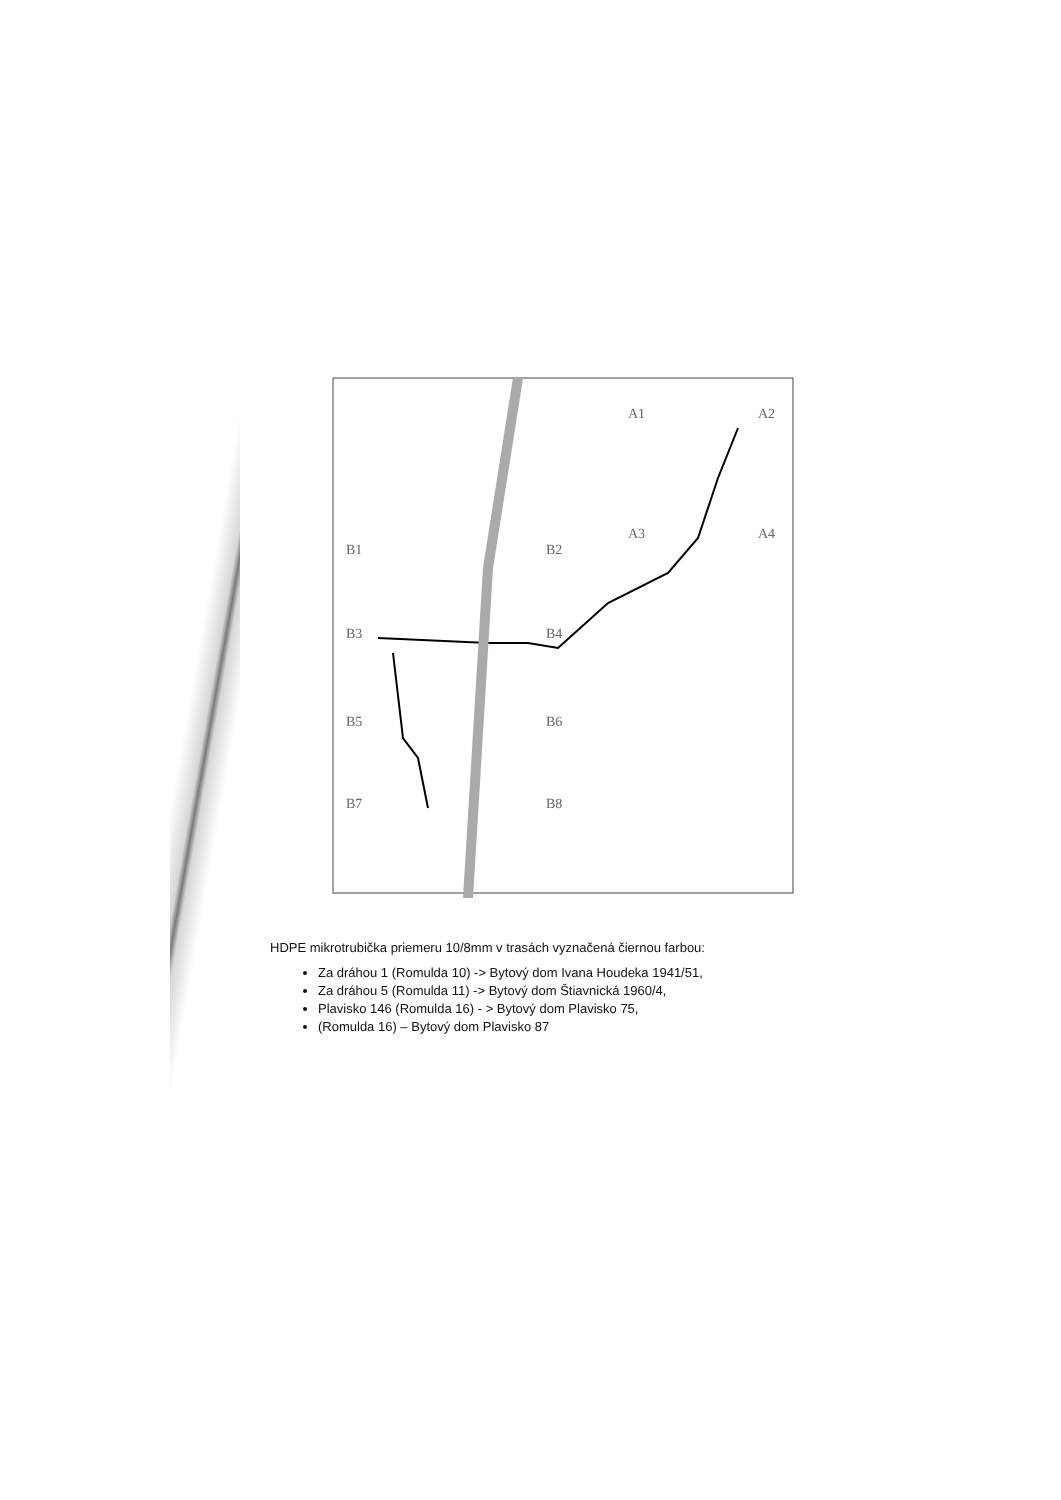B1
B2
B3
B4
B5
B6
B7
B8
A1
A2
A3
A4
HDPE mikrotrubička priemeru 10/8mm v trasách vyznačená čiernou farbou:
Za dráhou 1 (Romulda 10) -> Bytový dom Ivana Houdeka 1941/51,
Za dráhou 5 (Romulda 11) -> Bytový dom Štiavnická 1960/4,
Plavisko 146 (Romulda 16) - > Bytový dom Plavisko 75,
(Romulda 16) – Bytový dom Plavisko 87